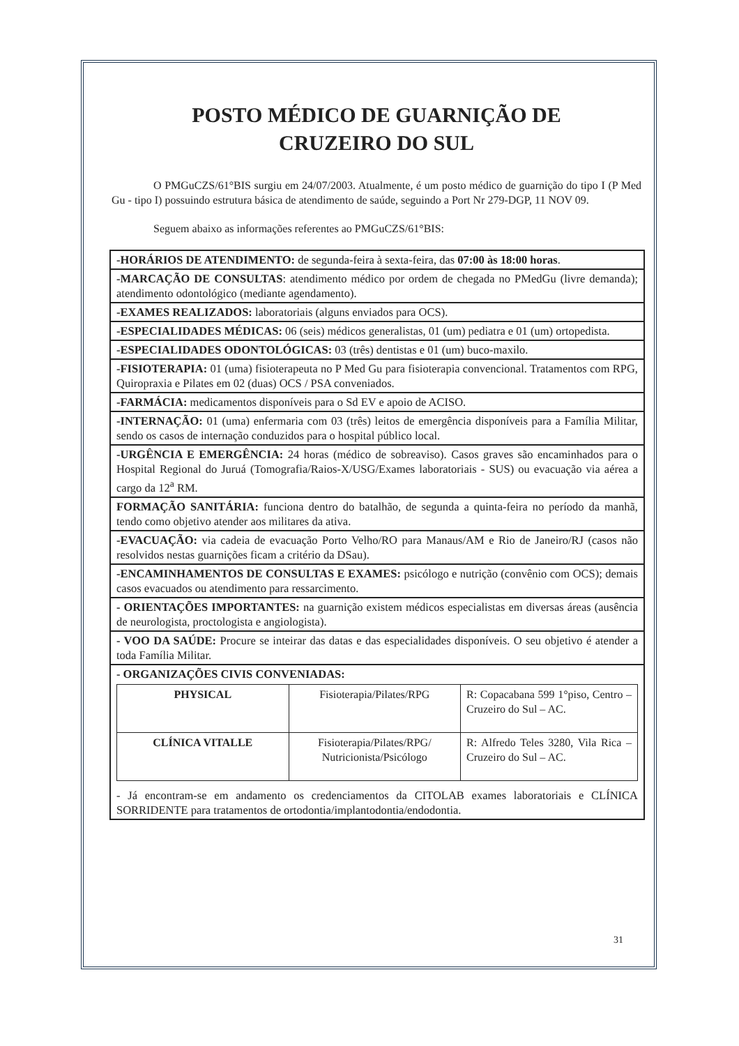POSTO MÉDICO DE GUARNIÇÃO DE
CRUZEIRO DO SUL
O PMGuCZS/61°BIS surgiu em 24/07/2003. Atualmente, é um posto médico de guarnição do tipo I (P Med Gu - tipo I) possuindo estrutura básica de atendimento de saúde, seguindo a Port Nr 279-DGP, 11 NOV 09.
Seguem abaixo as informações referentes ao PMGuCZS/61°BIS:
-HORÁRIOS DE ATENDIMENTO: de segunda-feira à sexta-feira, das 07:00 às 18:00 horas.
-MARCAÇÃO DE CONSULTAS: atendimento médico por ordem de chegada no PMedGu (livre demanda); atendimento odontológico (mediante agendamento).
-EXAMES REALIZADOS: laboratoriais (alguns enviados para OCS).
-ESPECIALIDADES MÉDICAS: 06 (seis) médicos generalistas, 01 (um) pediatra e 01 (um) ortopedista.
-ESPECIALIDADES ODONTOLÓGICAS: 03 (três) dentistas e 01 (um) buco-maxilo.
-FISIOTERAPIA: 01 (uma) fisioterapeuta no P Med Gu para fisioterapia convencional. Tratamentos com RPG, Quiropraxia e Pilates em 02 (duas) OCS / PSA conveniados.
-FARMÁCIA: medicamentos disponíveis para o Sd EV e apoio de ACISO.
-INTERNAÇÃO: 01 (uma) enfermaria com 03 (três) leitos de emergência disponíveis para a Família Militar, sendo os casos de internação conduzidos para o hospital público local.
-URGÊNCIA E EMERGÊNCIA: 24 horas (médico de sobreaviso). Casos graves são encaminhados para o Hospital Regional do Juruá (Tomografia/Raios-X/USG/Exames laboratoriais - SUS) ou evacuação via aérea a cargo da 12<sup>a</sup> RM.
FORMAÇÃO SANITÁRIA: funciona dentro do batalhão, de segunda a quinta-feira no período da manhã, tendo como objetivo atender aos militares da ativa.
-EVACUAÇÃO: via cadeia de evacuação Porto Velho/RO para Manaus/AM e Rio de Janeiro/RJ (casos não resolvidos nestas guarnições ficam a critério da DSau).
-ENCAMINHAMENTOS DE CONSULTAS E EXAMES: psicólogo e nutrição (convênio com OCS); demais casos evacuados ou atendimento para ressarcimento.
- ORIENTAÇÕES IMPORTANTES: na guarnição existem médicos especialistas em diversas áreas (ausência de neurologista, proctologista e angiologista).
- VOO DA SAÚDE: Procure se inteirar das datas e das especialidades disponíveis. O seu objetivo é atender a toda Família Militar.
- ORGANIZAÇÕES CIVIS CONVENIADAS:
| PHYSICAL | Fisioterapia/Pilates/RPG | R: Copacabana 599 1°piso, Centro – Cruzeiro do Sul – AC. |
| CLÍNICA VITALLE | Fisioterapia/Pilates/RPG/ Nutricionista/Psicólogo | R: Alfredo Teles 3280, Vila Rica – Cruzeiro do Sul – AC. |
- Já encontram-se em andamento os credenciamentos da CITOLAB exames laboratoriais e CLÍNICA SORRIDENTE para tratamentos de ortodontia/implantodontia/endodontia.
31